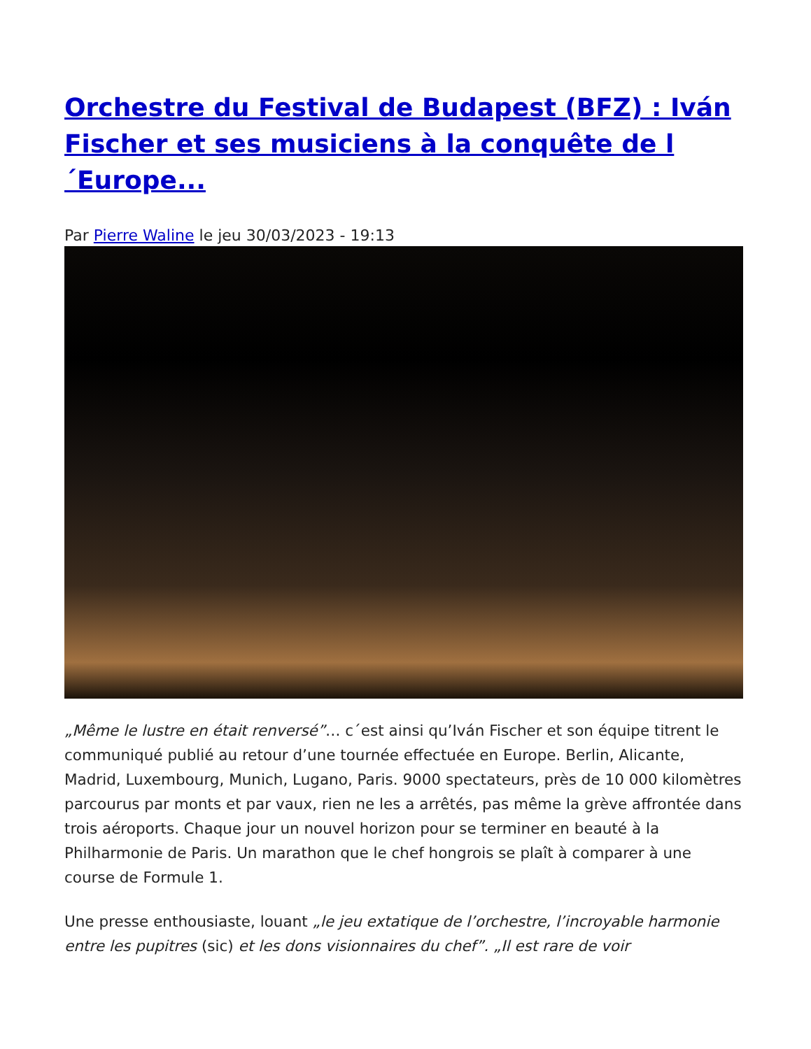Orchestre du Festival de Budapest (BFZ) : Iván Fischer et ses musiciens à la conquête de l´Europe...
Par Pierre Waline le jeu 30/03/2023 - 19:13
„Même le lustre en était renversé”… c´est ainsi qu’Iván Fischer et son équipe titrent le communiqué publié au retour d’une tournée effectuée en Europe. Berlin, Alicante, Madrid, Luxembourg, Munich, Lugano, Paris. 9000 spectateurs, près de 10 000 kilomètres parcourus par monts et par vaux, rien ne les a arrêtés, pas même la grève affrontée dans trois aéroports. Chaque jour un nouvel horizon pour se terminer en beauté à la Philharmonie de Paris. Un marathon que le chef hongrois se plaît à comparer à une course de Formule 1.
Une presse enthousiaste, louant „le jeu extatique de l’orchestre, l’incroyable harmonie entre les pupitres (sic) et les dons visionnaires du chef”. „Il est rare de voir